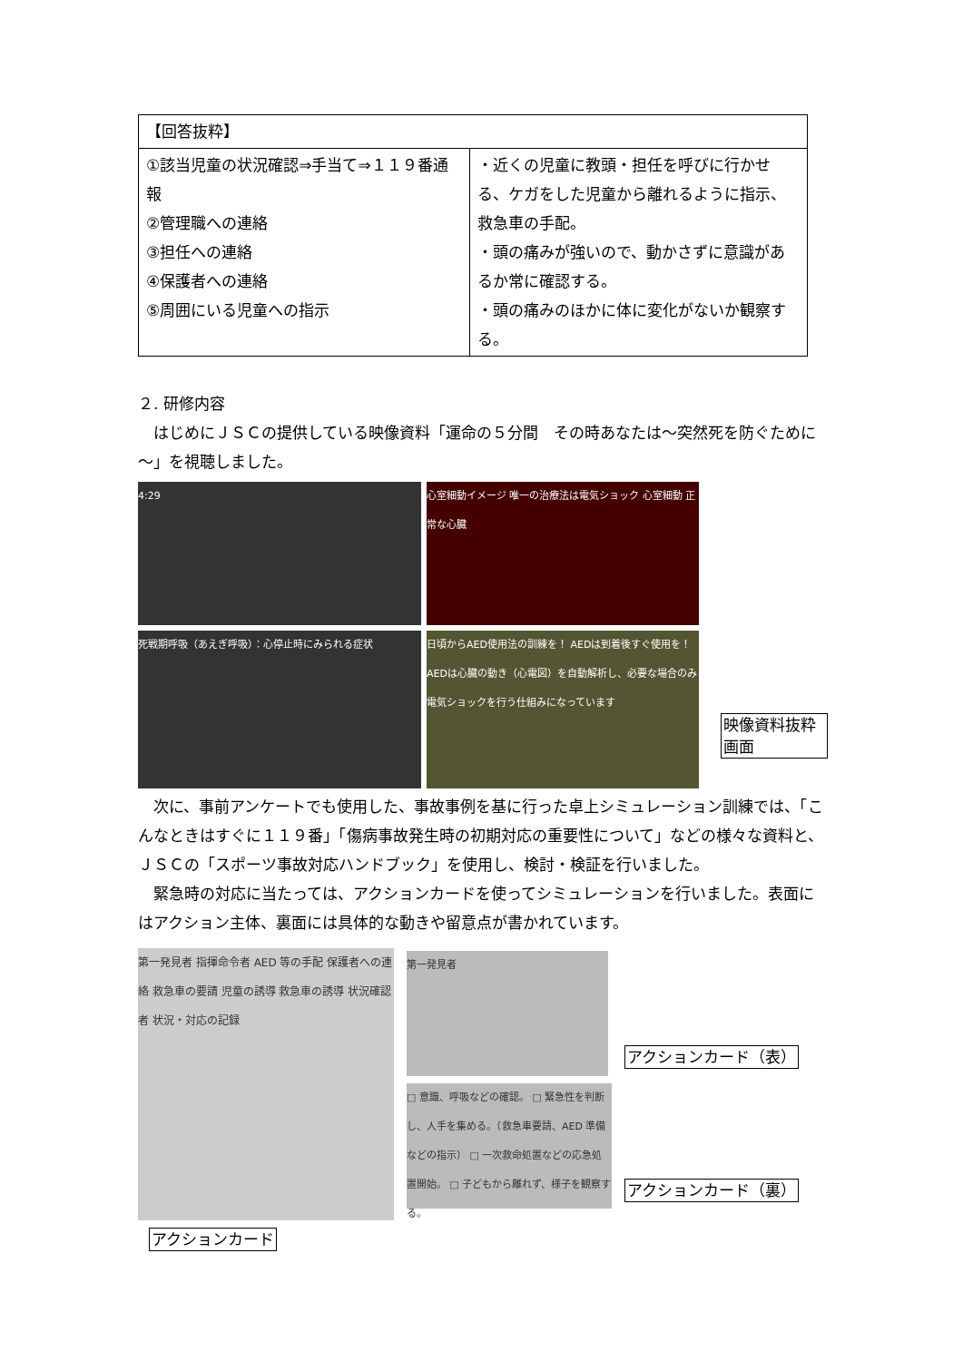| 【回答抜粋】 | |
| ①該当児童の状況確認⇒手当て⇒１１９番通報 ②管理職への連絡 ③担任への連絡 ④保護者への連絡 ⑤周囲にいる児童への指示 | ・近くの児童に教頭・担任を呼びに行かせる、ケガをした児童から離れるように指示、救急車の手配。 ・頭の痛みが強いので、動かさずに意識があるか常に確認する。 ・頭の痛みのほかに体に変化がないか観察する。 |
２. 研修内容
　はじめにＪＳＣの提供している映像資料「運命の５分間　その時あなたは～突然死を防ぐために～」を視聴しました。
4:29
心室細動イメージ 唯一の治療法は電気ショック 心室細動 正常な心臓
死戦期呼吸（あえぎ呼吸）：心停止時にみられる症状
日頃からAED使用法の訓練を！ AEDは到着後すぐ使用を！ AEDは心臓の動き（心電図）を自動解析し、必要な場合のみ電気ショックを行う仕組みになっています
映像資料抜粋画面
　次に、事前アンケートでも使用した、事故事例を基に行った卓上シミュレーション訓練では、「こんなときはすぐに１１９番」「傷病事故発生時の初期対応の重要性について」などの様々な資料と、ＪＳＣの「スポーツ事故対応ハンドブック」を使用し、検討・検証を行いました。
　緊急時の対応に当たっては、アクションカードを使ってシミュレーションを行いました。表面にはアクション主体、裏面には具体的な動きや留意点が書かれています。
第一発見者 指揮命令者 AED 等の手配 保護者への連絡 救急車の要請 児童の誘導 救急車の誘導 状況確認者 状況・対応の記録
アクションカード
第一発見者
□ 意識、呼吸などの確認。 □ 緊急性を判断し、人手を集める。（救急車要請、AED 準備などの指示） □ 一次救命処置などの応急処置開始。 □ 子どもから離れず、様子を観察する。
アクションカード（表）
アクションカード（裏）